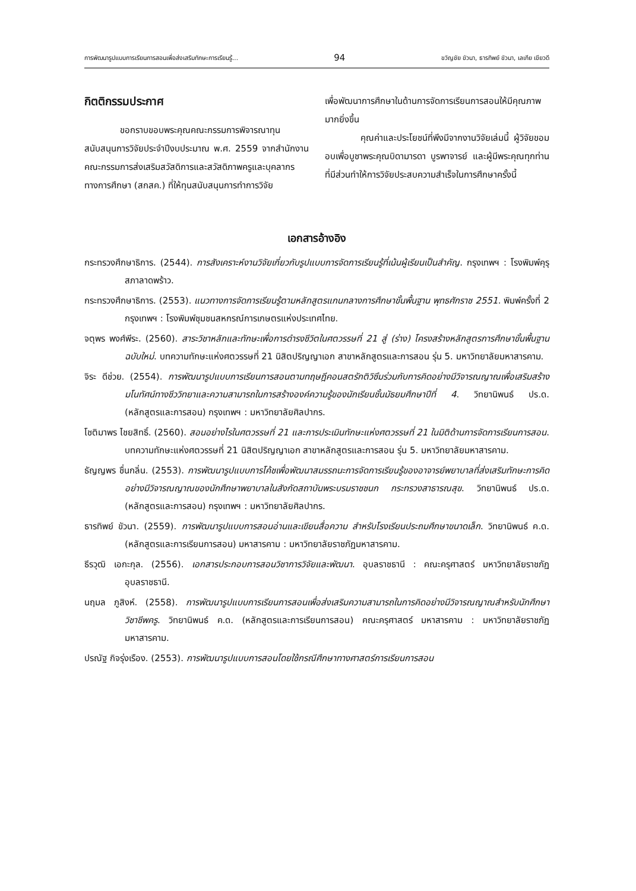การพัฒนารูปแบบการเรียนการสอนเพื่อส่งเสริมทักษะการเรียนรู้... 94 ขวัญชัย ขัวนา, ธารทิพย์ ขัวนา, เลเกีย เขียวดี
กิตติกรรมประกาศ
ขอกราบขอบพระคุณคณะกรรมการพิจารณาทุนสนับสนุนการวิจัยประจำปีงบประมาณ พ.ศ. 2559 จากสำนักงานคณะกรรมการส่งเสริมสวัสดิการและสวัสดิภาพครูและบุคลากรทางการศึกษา (สกสค.) ที่ให้ทุนสนับสนุนการทำการวิจัย
เพื่อพัฒนาการศึกษาในด้านการจัดการเรียนการสอนให้มีคุณภาพมากยิ่งขึ้น
คุณค่าและประโยชน์ที่พึงมีจากงานวิจัยเล่มนี้ ผู้วิจัยขอมอบเพื่อบูชาพระคุณบิดามารดา บูรพาจารย์ และผู้มีพระคุณทุกท่าน ที่มีส่วนทำให้การวิจัยประสบความสำเร็จในการศึกษาครั้งนี้
เอกสารอ้างอิง
กระทรวงศึกษาธิการ. (2544). การสังเคราะห์งานวิจัยเกี่ยวกับรูปแบบการจัดการเรียนรู้ที่เน้นผู้เรียนเป็นสำคัญ. กรุงเทพฯ : โรงพิมพ์คุรุสภาลาดพร้าว.
กระทรวงศึกษาธิการ. (2553). แนวทางการจัดการเรียนรู้ตามหลักสูตรแกนกลางการศึกษาขั้นพื้นฐาน พุทธศักราช 2551. พิมพ์ครั้งที่ 2 กรุงเทพฯ : โรงพิมพ์ชุมชนสหกรณ์การเกษตรแห่งประเทศไทย.
จตุพร พงศ์พีระ. (2560). สาระวิชาหลักและทักษะเพื่อการดำรงชีวิตในศตวรรษที่ 21 สู่ (ร่าง) โครงสร้างหลักสูตรการศึกษาขั้นพื้นฐานฉบับใหม่. บทความทักษะแห่งศตวรรษที่ 21 นิสิตปริญญาเอก สาขาหลักสูตรและการสอน รุ่น 5. มหาวิทยาลัยมหาสารคาม.
จิระ ดีช่วย. (2554). การพัฒนารูปแบบการเรียนการสอนตามทฤษฎีคอนสตรักติวิซึมร่วมกับการคิดอย่างมีวิจารณญาณเพื่อเสริมสร้างมโนทัศน์ทางชีววิทยาและความสามารถในการสร้างองค์ความรู้ของนักเรียนชั้นมัธยมศึกษาปีที่ 4. วิทยานิพนธ์ ปร.ด. (หลักสูตรและการสอน) กรุงเทพฯ : มหาวิทยาลัยศิลปากร.
โชติมาพร ไชยสิทธิ์. (2560). สอนอย่างไรในศตวรรษที่ 21 และการประเมินทักษะแห่งศตวรรษที่ 21 ในมิติด้านการจัดการเรียนการสอน. บทความทักษะแห่งศตวรรษที่ 21 นิสิตปริญญาเอก สาขาหลักสูตรและการสอน รุ่น 5. มหาวิทยาลัยมหาสารคาม.
ธัญญพร ชื่นกลิ่น. (2553). การพัฒนารูปแบบการโค้ชเพื่อพัฒนาสมรรถนะการจัดการเรียนรู้ของอาจารย์พยาบาลที่ส่งเสริมทักษะการคิดอย่างมีวิจารณญาณของนักศึกษาพยาบาลในสังกัดสถาบันพระบรมราชชนก กระทรวงสาธารณสุข. วิทยานิพนธ์ ปร.ด. (หลักสูตรและการสอน) กรุงเทพฯ : มหาวิทยาลัยศิลปากร.
ธารทิพย์ ขัวนา. (2559). การพัฒนารูปแบบการสอนอ่านและเขียนสื่อความ สำหรับโรงเรียนประถมศึกษาขนาดเล็ก. วิทยานิพนธ์ ค.ด. (หลักสูตรและการเรียนการสอน) มหาสารคาม : มหาวิทยาลัยราชภัฏมหาสารคาม.
ธีรวุฒิ เอกะกุล. (2556). เอกสารประกอบการสอนวิชาการวิจัยและพัฒนา. อุบลราชธานี : คณะครุศาสตร์ มหาวิทยาลัยราชภัฏอุบลราชธานี.
นฤมล ภูสิงห์. (2558). การพัฒนารูปแบบการเรียนการสอนเพื่อส่งเสริมความสามารถในการคิดอย่างมีวิจารณญาณสำหรับนักศึกษาวิชาชีพครู. วิทยานิพนธ์ ค.ด. (หลักสูตรและการเรียนการสอน) คณะครุศาสตร์ มหาสารคาม : มหาวิทยาลัยราชภัฏมหาสารคาม.
ปรณัฐ กิจรุ่งเรือง. (2553). การพัฒนารูปแบบการสอนโดยใช้กรณีศึกษาทางศาสตร์การเรียนการสอน